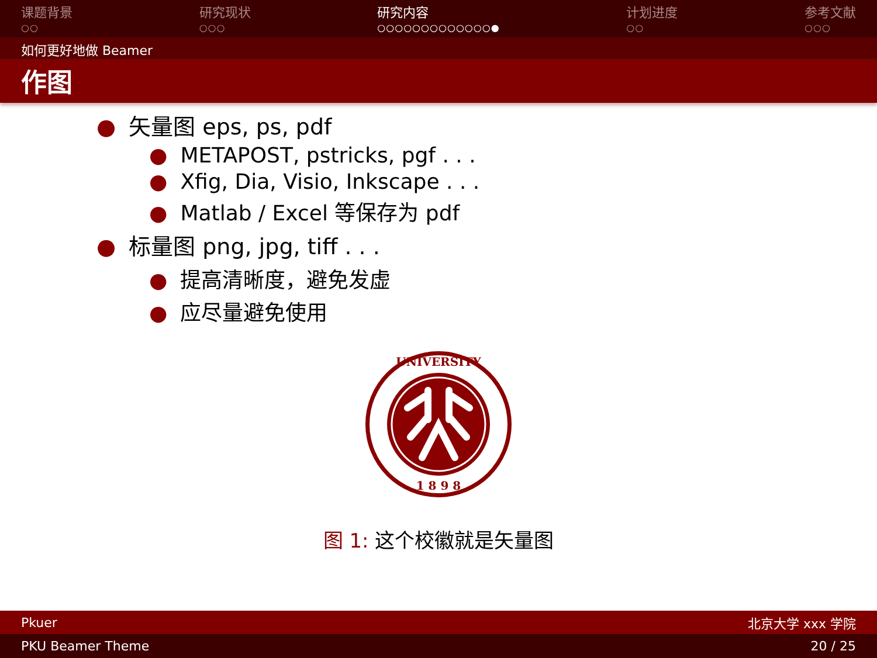课题背景
○○
研究现状
○○○
研究内容
○○○○○○○○○○○○○●
计划进度
○○
参考文献
○○○
如何更好地做 Beamer
作图
● 矢量图 eps, ps, pdf
● METAPOST, pstricks, pgf . . .
● Xfig, Dia, Visio, Inkscape . . .
● Matlab / Excel 等保存为 pdf
● 标量图 png, jpg, tiff . . .
● 提高清晰度，避免发虚
● 应尽量避免使用
UNIVERSITY
1 8 9 8
图 1: 这个校徽就是矢量图
Pkuer 北京大学 xxx 学院
PKU Beamer Theme 20 / 25